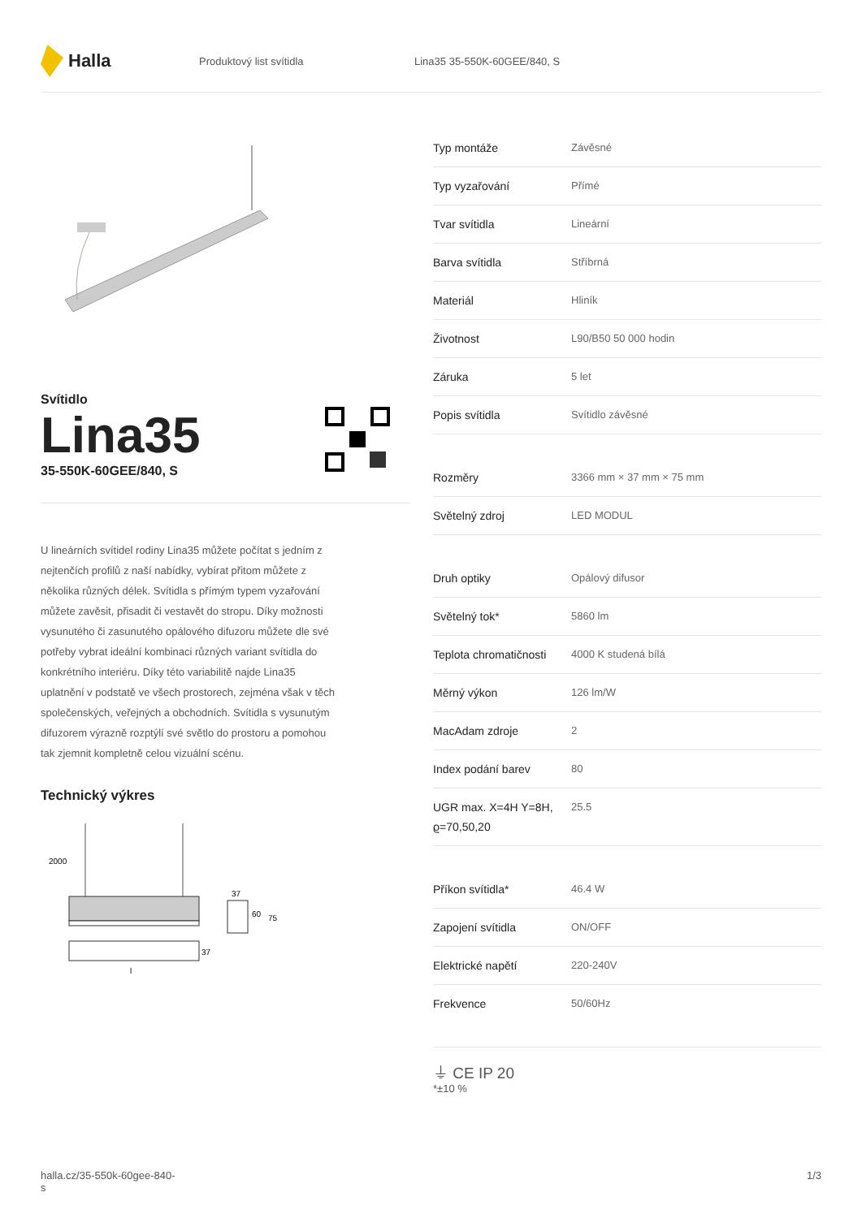Halla
Produktový list svítidla Lina35 35-550K-60GEE/840, S
Svítidlo
Lina35
35-550K-60GEE/840, S
U lineárních svítidel rodiny Lina35 můžete počítat s jedním z nejtenčích profilů z naší nabídky, vybírat přitom můžete z několika různých délek. Svítidla s přímým typem vyzařování můžete zavěsit, přisadit či vestavět do stropu. Díky možnosti vysunutého či zasunutého opálového difuzoru můžete dle své potřeby vybrat ideální kombinaci různých variant svítidla do konkrétního interiéru. Díky této variabilitě najde Lina35 uplatnění v podstatě ve všech prostorech, zejména však v těch společenských, veřejných a obchodních. Svítidla s vysunutým difuzorem výrazně rozptýlí své světlo do prostoru a pomohou tak zjemnit kompletně celou vizuální scénu.
Technický výkres
2000
37
60
75
37
l
| Typ montáže | Závěsné |
| Typ vyzařování | Přímé |
| Tvar svítidla | Lineární |
| Barva svítidla | Stříbrná |
| Materiál | Hliník |
| Životnost | L90/B50 50 000 hodin |
| Záruka | 5 let |
| Popis svítidla | Svítidlo závěsné |
| Rozměry | 3366 mm × 37 mm × 75 mm |
| Světelný zdroj | LED MODUL |
| Druh optiky | Opálový difusor |
| Světelný tok* | 5860 lm |
| Teplota chromatičnosti | 4000 K studená bílá |
| Měrný výkon | 126 lm/W |
| MacAdam zdroje | 2 |
| Index podání barev | 80 |
| UGR max. X=4H Y=8H, ϱ=70,50,20 | 25.5 |
| Příkon svítidla* | 46.4 W |
| Zapojení svítidla | ON/OFF |
| Elektrické napětí | 220-240V |
| Frekvence | 50/60Hz |
⏚ CE IP 20
*±10 %
halla.cz/35-550k-60gee-840-
s
1/3